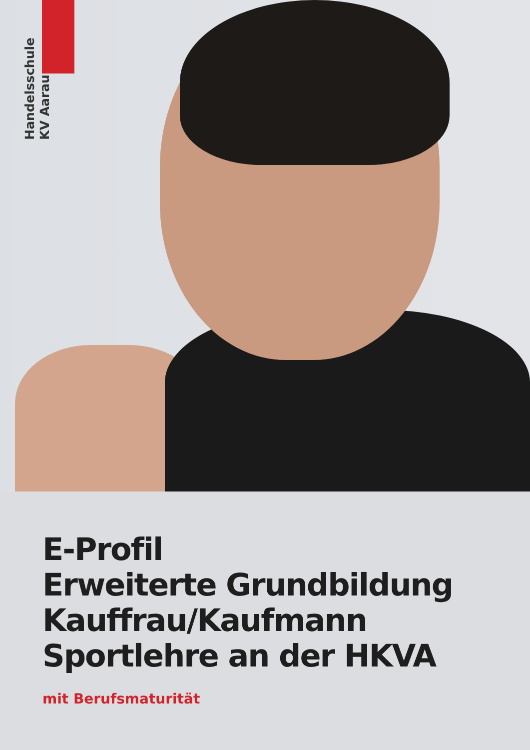Handelsschule
KV Aarau
E-Profil
Erweiterte Grundbildung
Kauffrau/Kaufmann
Sportlehre an der HKVA
mit Berufsmaturität